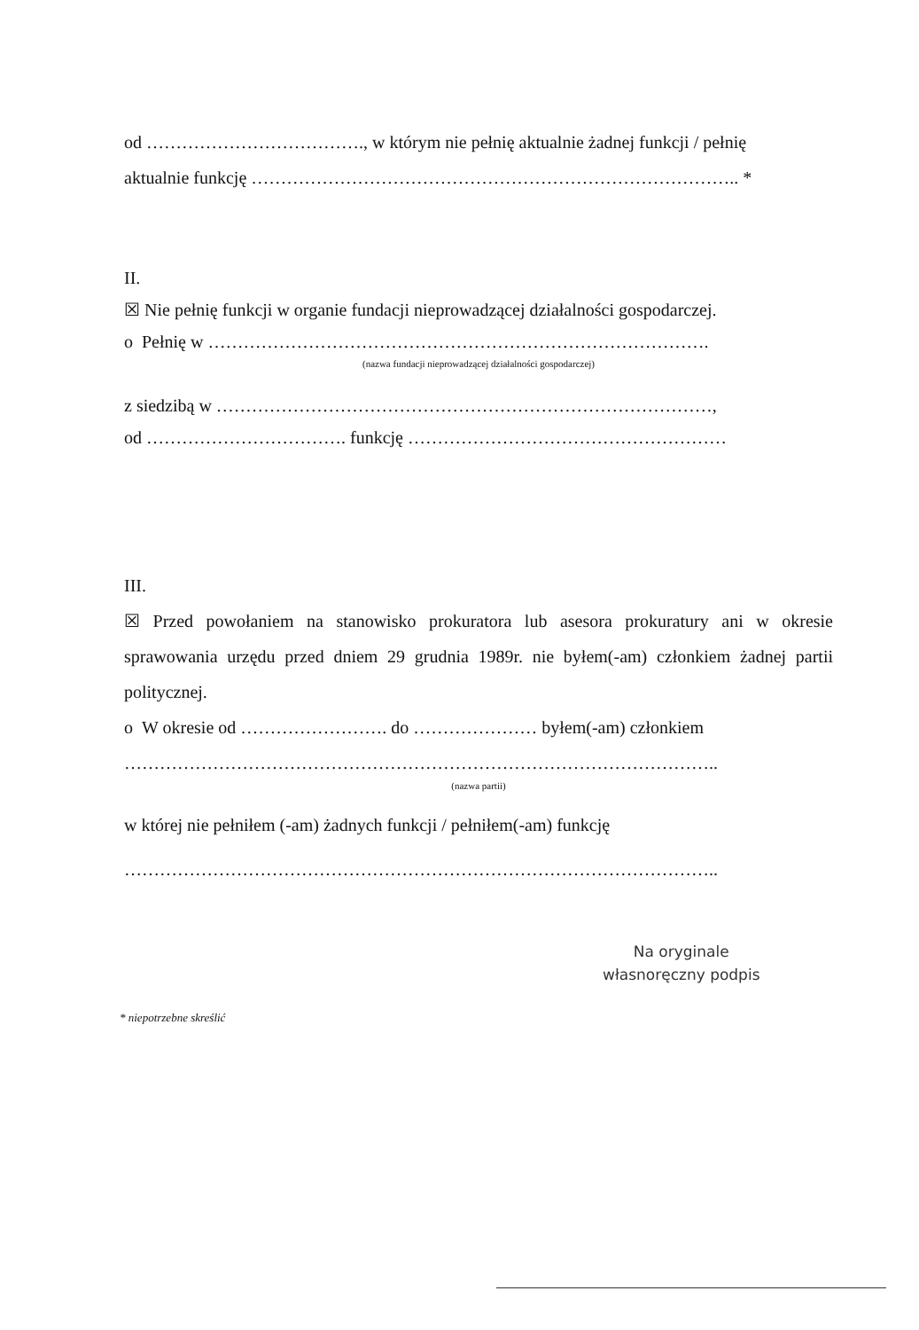od ………………………………., w którym nie pełnię aktualnie żadnej funkcji / pełnię
aktualnie funkcję ……………………………………………………………………….. *
II.
☒ Nie pełnię funkcji w organie fundacji nieprowadzącej działalności gospodarczej.
o Pełnię w ………………………………………………………………………….
(nazwa fundacji nieprowadzącej działalności gospodarczej)
z siedzibą w …………………………………………………………………………,
od ……………………………. funkcję ………………………………………………
III.
☒ Przed powołaniem na stanowisko prokuratora lub asesora prokuratury ani w okresie sprawowania urzędu przed dniem 29 grudnia 1989r. nie byłem(-am) członkiem żadnej partii politycznej.
o W okresie od ……………………. do ………………… byłem(-am) członkiem
………………………………………………………………………………………..
(nazwa partii)
w której nie pełniłem (-am) żadnych funkcji / pełniłem(-am) funkcję
………………………………………………………………………………………..
Na oryginale
własnoręczny podpis
* niepotrzebne skreślić